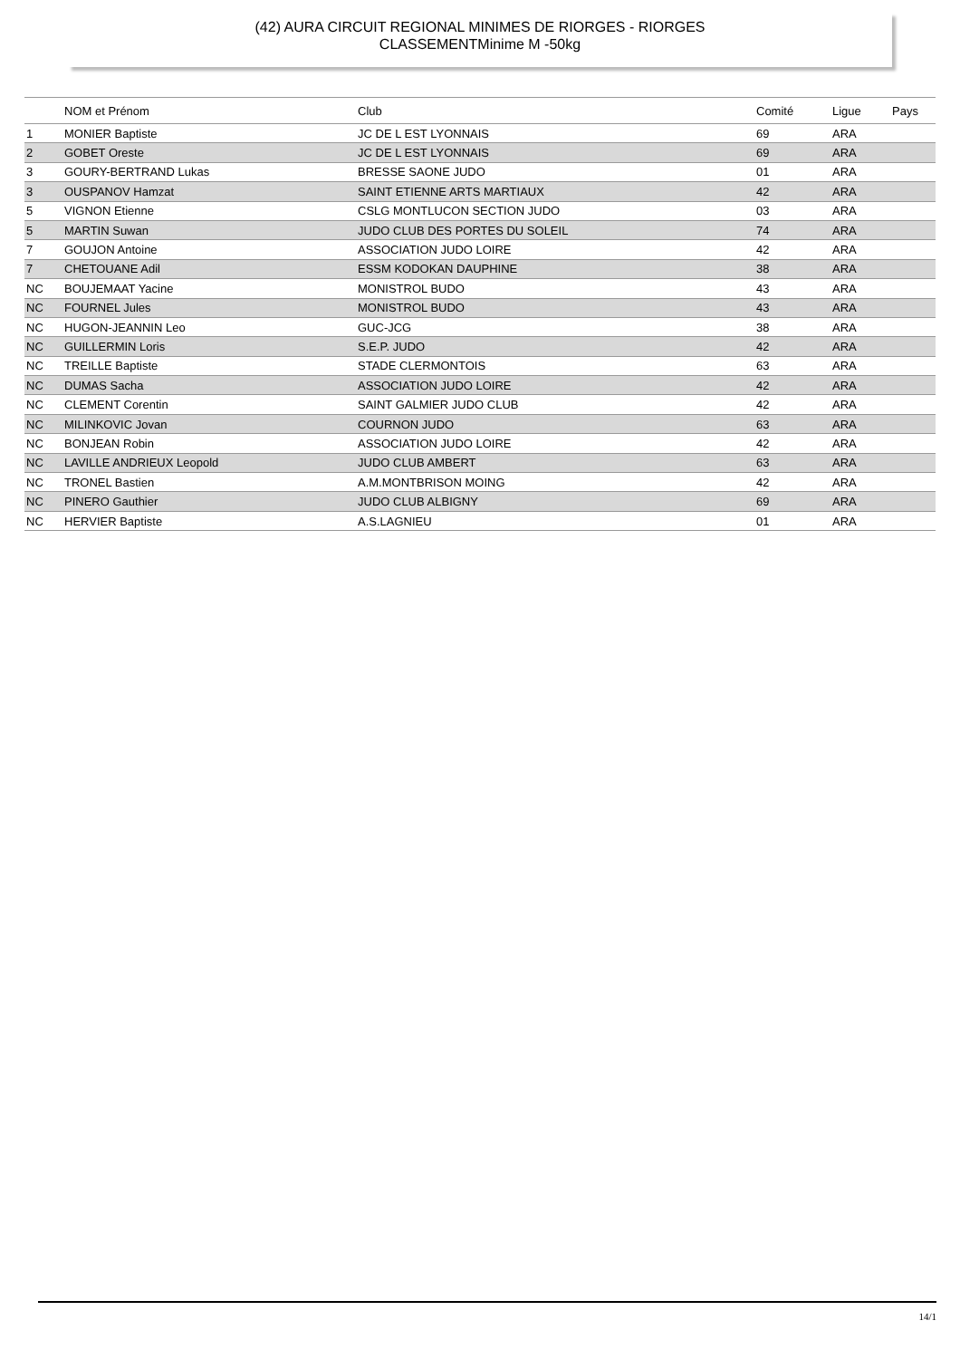(42) AURA CIRCUIT REGIONAL MINIMES DE RIORGES - RIORGES
CLASSEMENTMinime M -50kg
| | NOM et Prénom | Club | Comité | Ligue | Pays |
| --- | --- | --- | --- | --- | --- |
| 1 | MONIER Baptiste | JC DE L EST LYONNAIS | 69 | ARA | |
| 2 | GOBET Oreste | JC DE L EST LYONNAIS | 69 | ARA | |
| 3 | GOURY-BERTRAND Lukas | BRESSE SAONE JUDO | 01 | ARA | |
| 3 | OUSPANOV Hamzat | SAINT ETIENNE ARTS MARTIAUX | 42 | ARA | |
| 5 | VIGNON Etienne | CSLG MONTLUCON SECTION JUDO | 03 | ARA | |
| 5 | MARTIN Suwan | JUDO CLUB DES PORTES DU SOLEIL | 74 | ARA | |
| 7 | GOUJON Antoine | ASSOCIATION JUDO LOIRE | 42 | ARA | |
| 7 | CHETOUANE Adil | ESSM KODOKAN DAUPHINE | 38 | ARA | |
| NC | BOUJEMAAT Yacine | MONISTROL BUDO | 43 | ARA | |
| NC | FOURNEL Jules | MONISTROL BUDO | 43 | ARA | |
| NC | HUGON-JEANNIN Leo | GUC-JCG | 38 | ARA | |
| NC | GUILLERMIN Loris | S.E.P. JUDO | 42 | ARA | |
| NC | TREILLE Baptiste | STADE CLERMONTOIS | 63 | ARA | |
| NC | DUMAS Sacha | ASSOCIATION JUDO LOIRE | 42 | ARA | |
| NC | CLEMENT Corentin | SAINT GALMIER JUDO CLUB | 42 | ARA | |
| NC | MILINKOVIC Jovan | COURNON JUDO | 63 | ARA | |
| NC | BONJEAN Robin | ASSOCIATION JUDO LOIRE | 42 | ARA | |
| NC | LAVILLE ANDRIEUX Leopold | JUDO CLUB AMBERT | 63 | ARA | |
| NC | TRONEL Bastien | A.M.MONTBRISON MOING | 42 | ARA | |
| NC | PINERO Gauthier | JUDO CLUB ALBIGNY | 69 | ARA | |
| NC | HERVIER Baptiste | A.S.LAGNIEU | 01 | ARA | |
14/1